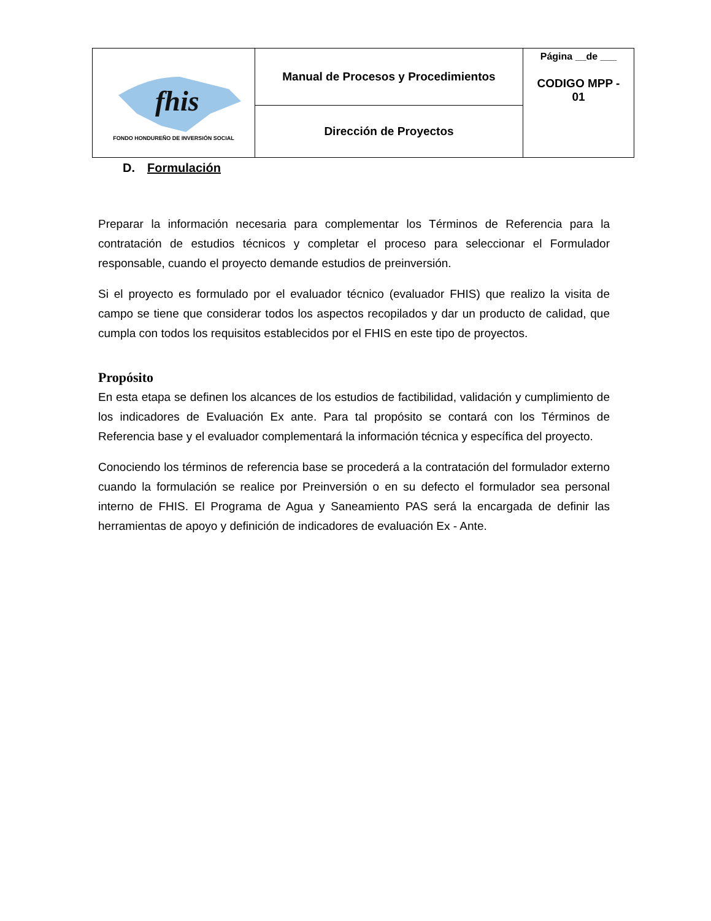| fhis FONDO HONDUREÑO DE INVERSIÓN SOCIAL | Manual de Procesos y Procedimientos | Página __de ___ CODIGO MPP - 01 |
| | Dirección de Proyectos | |
D. Formulación
Preparar la información necesaria para complementar los Términos de Referencia para la contratación de estudios técnicos y completar el proceso para seleccionar el Formulador responsable, cuando el proyecto demande estudios de preinversión.
Si el proyecto es formulado por el evaluador técnico (evaluador FHIS) que realizo la visita de campo se tiene que considerar todos los aspectos recopilados y dar un producto de calidad, que cumpla con todos los requisitos establecidos por el FHIS en este tipo de proyectos.
Propósito
En esta etapa se definen los alcances de los estudios de factibilidad, validación y cumplimiento de los indicadores de Evaluación Ex ante. Para tal propósito se contará con los Términos de Referencia base y el evaluador complementará la información técnica y específica del proyecto.
Conociendo los términos de referencia base se procederá a la contratación del formulador externo cuando la formulación se realice por Preinversión o en su defecto el formulador sea personal interno de FHIS. El Programa de Agua y Saneamiento PAS será la encargada de definir las herramientas de apoyo y definición de indicadores de evaluación Ex - Ante.